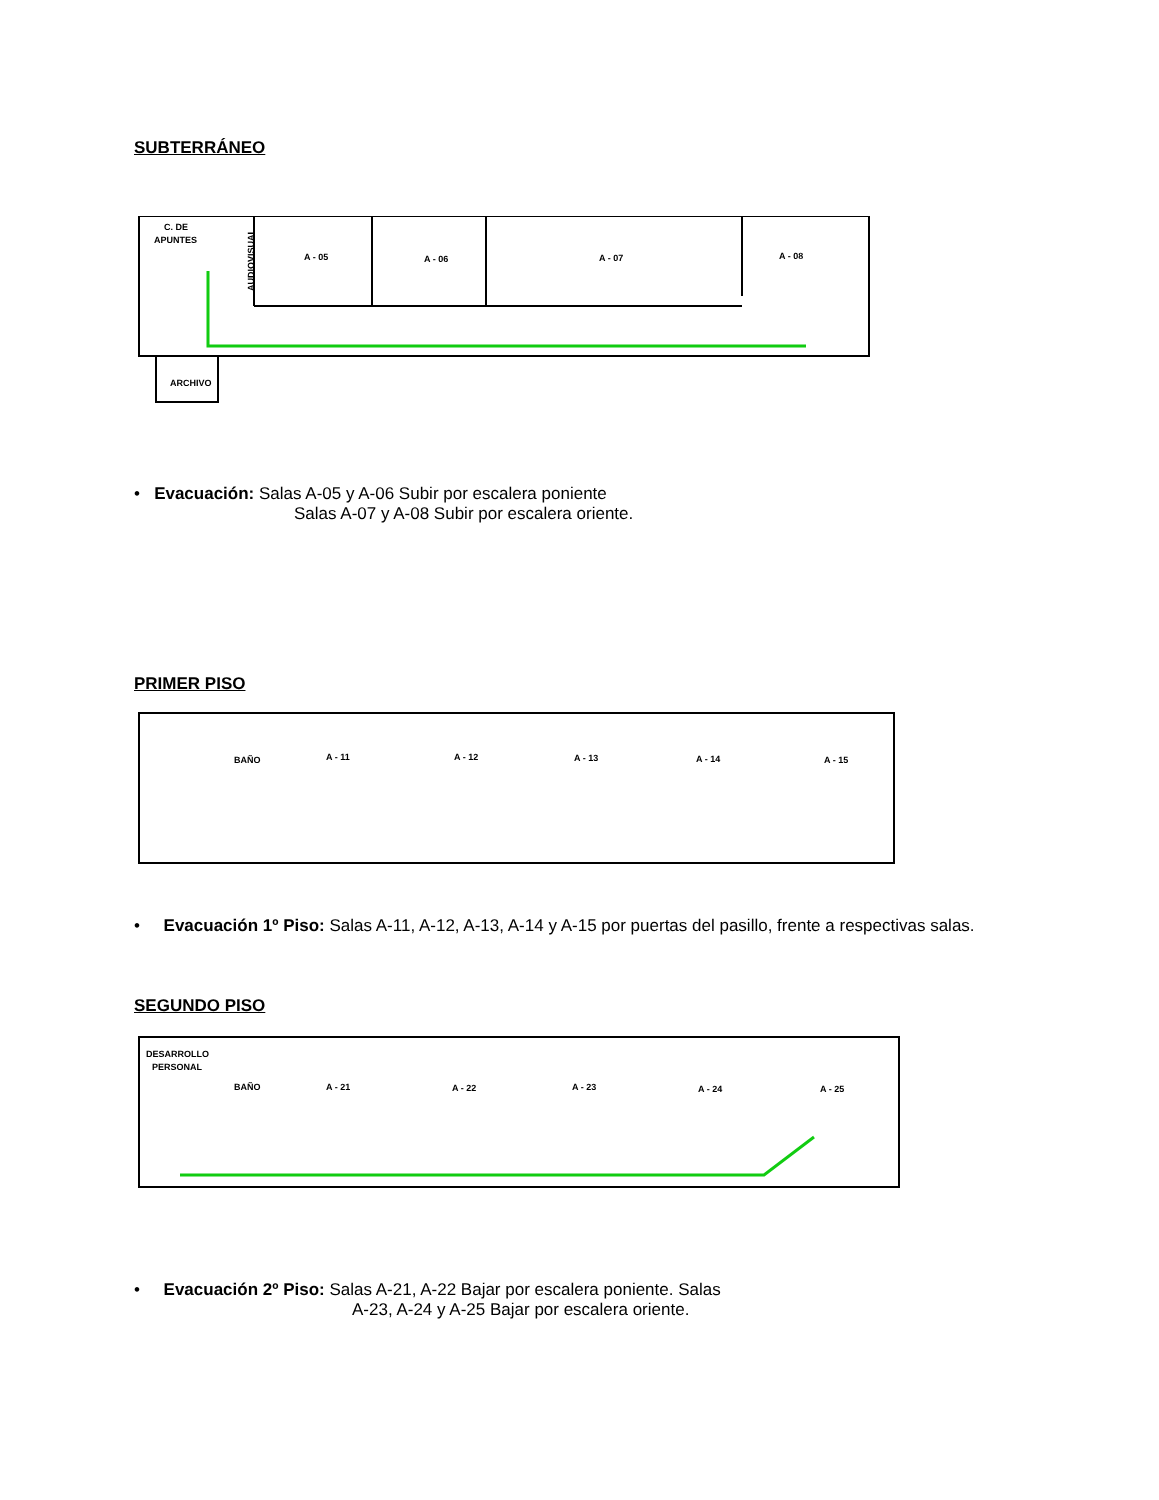SUBTERRÁNEO
C. DE
APUNTES
ARCHIVO
A - 05
A - 06
A - 07
A - 08
AUDIOVISUAL
• Evacuación: Salas A-05 y A-06 Subir por escalera poniente
Salas A-07 y A-08 Subir por escalera oriente.
PRIMER PISO
BAÑO
A - 11
A - 12
A - 13
A - 14
A - 15
• Evacuación 1º Piso: Salas A-11, A-12, A-13, A-14 y A-15 por puertas del pasillo, frente a respectivas salas.
SEGUNDO PISO
DESARROLLO
PERSONAL
BAÑO
A - 21
A - 22
A - 23
A - 24
A - 25
• Evacuación 2º Piso: Salas A-21, A-22 Bajar por escalera poniente. Salas
A-23, A-24 y A-25 Bajar por escalera oriente.